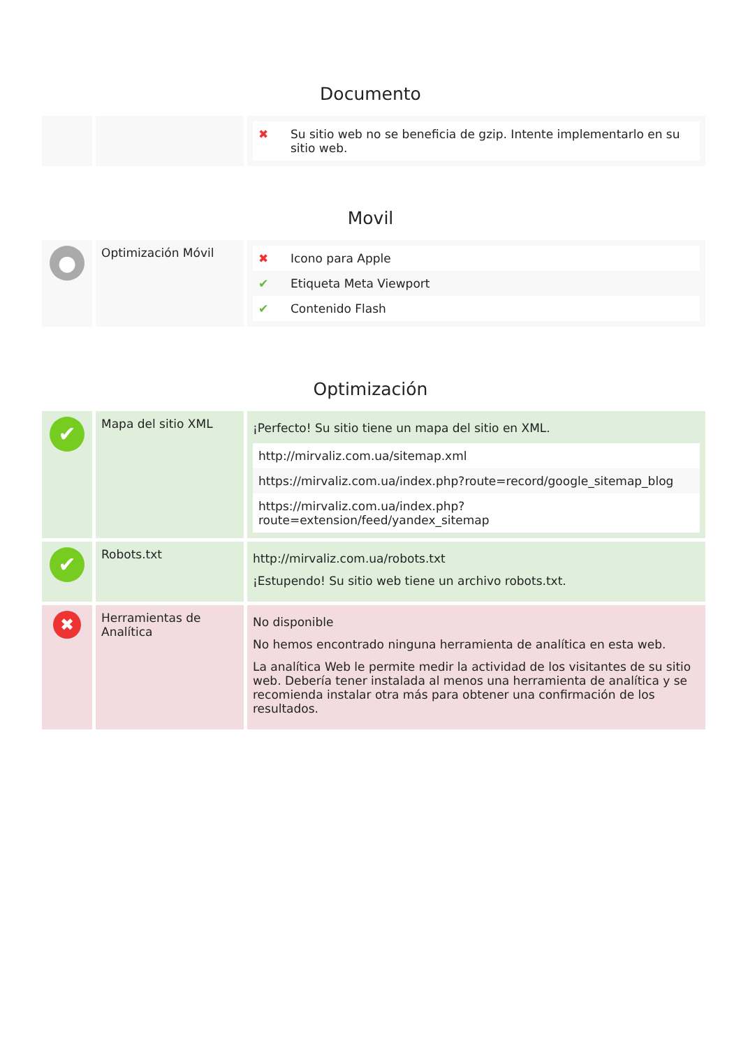Documento
| | | / ✖ / Su sitio web no se beneficia de gzip. Intente implementarlo en su sitio web. / |
Movil
| ● | Optimización Móvil | / ✖ / Icono para Apple / / ✔ / Etiqueta Meta Viewport / / ✔ / Contenido Flash / |
Optimización
| ✔ | Mapa del sitio XML | ¡Perfecto! Su sitio tiene un mapa del sitio en XML. / http://mirvaliz.com.ua/sitemap.xml / / https://mirvaliz.com.ua/index.php?route=record/google_sitemap_blog / / https://mirvaliz.com.ua/index.php?route=extension/feed/yandex_sitemap / |
| ✔ | Robots.txt | http://mirvaliz.com.ua/robots.txt ¡Estupendo! Su sitio web tiene un archivo robots.txt. |
| ✖ | Herramientas de Analítica | No disponible No hemos encontrado ninguna herramienta de analítica en esta web. La analítica Web le permite medir la actividad de los visitantes de su sitio web. Debería tener instalada al menos una herramienta de analítica y se recomienda instalar otra más para obtener una confirmación de los resultados. |